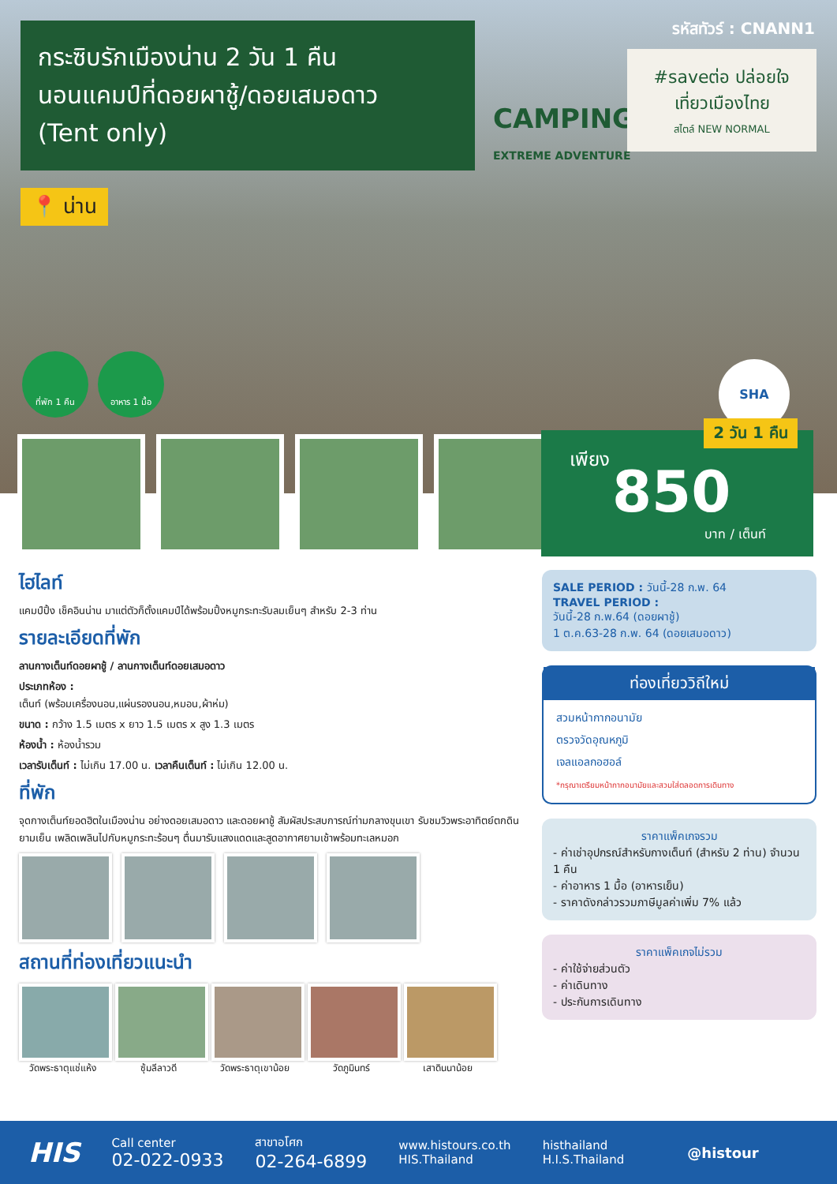กระซิบรักเมืองน่าน 2 วัน 1 คืน
นอนแคมป์ที่ดอยผาชู้/ดอยเสมอดาว
(Tent only)
รหัสทัวร์ : CNANN1
CAMPING
EXTREME ADVENTURE
#saveต่อ ปล่อยใจ
เที่ยวเมืองไทย
สไตล์ NEW NORMAL
📍 น่าน
ที่พัก 1 คืน อาหาร 1 มื้อ
SHA
2 วัน 1 คืน
เพียง
850
บาท / เต็นท์
ไฮไลท์
แคมป์ปิ้ง เช็คอินน่าน มาแต่ตัวก็ตั้งแคมป์ได้พร้อมปิ้งหมูกระทะรับลมเย็นๆ สำหรับ 2-3 ท่าน
รายละเอียดที่พัก
ลานกางเต็นท์ดอยผาชู้ / ลานกางเต็นท์ดอยเสมอดาว
ประเภทห้อง :
เต็นท์ (พร้อมเครื่องนอน,แผ่นรองนอน,หมอน,ผ้าห่ม)
ขนาด : กว้าง 1.5 เมตร x ยาว 1.5 เมตร x สูง 1.3 เมตร
ห้องน้ำ : ห้องน้ำรวม
เวลารับเต็นท์ : ไม่เกิน 17.00 น. เวลาคืนเต็นท์ : ไม่เกิน 12.00 น.
ที่พัก
จุดกางเต็นท์ยอดฮิตในเมืองน่าน อย่างดอยเสมอดาว และดอยผาชู้ สัมผัสประสบการณ์ท่ามกลางขุนเขา รับชมวิวพระอาทิตย์ตกดินยามเย็น เพลิดเพลินไปกับหมูกระทะร้อนๆ ตื่นมารับแสงแดดและสูดอากาศยามเช้าพร้อมทะเลหมอก
สถานที่ท่องเที่ยวแนะนำ
วัดพระธาตุแช่แห้ง
ซุ้มลีลาวดี วัดพระธาตุเขาน้อย
วัดภูมินทร์ เสาดินนาน้อย
SALE PERIOD : วันนี้-28 ก.พ. 64
TRAVEL PERIOD :
วันนี้-28 ก.พ.64 (ดอยผาชู้)
1 ต.ค.63-28 ก.พ. 64 (ดอยเสมอดาว)
ท่องเที่ยววิถีใหม่
สวมหน้ากากอนามัย
ตรวจวัดอุณหภูมิ
เจลแอลกอฮอล์
*กรุณาเตรียมหน้ากากอนามัยและสวมใส่ตลอดการเดินทาง
ราคาแพ็คเกจรวม
- ค่าเช่าอุปกรณ์สำหรับกางเต็นท์ (สำหรับ 2 ท่าน) จำนวน 1 คืน
- ค่าอาหาร 1 มื้อ (อาหารเย็น)
- ราคาดังกล่าวรวมภาษีมูลค่าเพิ่ม 7% แล้ว
ราคาแพ็คเกจไม่รวม
- ค่าใช้จ่ายส่วนตัว
- ค่าเดินทาง
- ประกันการเดินทาง
HIS
Call center
02-022-0933
สาขาอโศก
02-264-6899
www.histours.co.th
HIS.Thailand
histhailand
H.I.S.Thailand
@histour